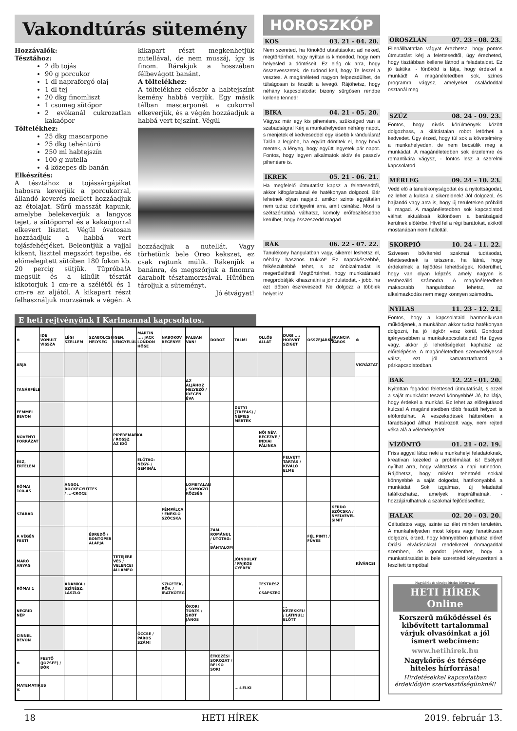Vakondtúrás sütemény
Hozzávalók:
Tésztához:
2 db tojás
90 g porcukor
1 dl napraforgó olaj
1 dl tej
20 dkg finomliszt
1 csomag sütőpor
2 evőkanál cukrozatlan kakaópor
Töltelékhez:
25 dkg mascarpone
25 dkg tehéntúró
250 ml habtejszín
100 g nutella
4 közepes db banán
Elkészítés:
A tésztához a tojássárgájákat habosra keverjük a porcukorral, állandó keverés mellett hozzáadjuk az étolajat. Sűrű masszát kapunk, amelybe belekeverjük a langyos tejet, a sütőporral és a kakaóporral elkevert lisztet. Végül óvatosan hozzáadjuk a habbá vert tojásfehérjéket. Beleöntjük a vajjal kikent, liszttel megszórt tepsibe, és előmelegített sütőben 180 fokon kb. 20 percig sütjük. Tűpróba!A megsült és a kihűlt tésztát kikotorjuk 1 cm-re a szélétől és 1 cm-re az aljától. A kikapart részt felhasználjuk morzsának a végén. A kikapart részt megkenhetjük nutellával, de nem muszáj, így is finom. Rárakjuk a hosszában félbevágott banánt.
A töltelékhez:
A töltelékhez először a habtejszínt kemény habbá verjük. Egy másik tálban mascarponét a cukorral elkeverjük, és a végén hozzáadjuk a habbá vert tejszínt. Végül
hozzáadjuk a nutellát. Vagy törhetünk bele Oreo kekszet, ez csak rajtunk múlik. Rákenjük a banánra, és megszórjuk a finomra darabolt tésztamorzsával. Hűtőben tároljuk a süteményt.
Jó étvágyat!
HOROSZKÓP
KOS 03. 21 - 04. 20.
Nem szereted, ha főnököd utasításokat ad neked, megtörténhet, hogy nyíltan is kimondod, hogy nem helyesled a döntéseit. Ez elég ok arra, hogy összevesszetek, de tudnod kell, hogy Te leszel a vesztes. A magánéleted nagyon felpezsdülhet, de túlságosan is feszült a levegő. Rájöhetsz, hogy néhány kapcsolatodat bizony sürgősen rendbe kellene tenned!
BIKA 04. 21 - 05. 20.
Vágysz már egy kis pihenésre, szükséged van a szabadságra! Kérj a munkahelyeden néhány napot, s menjetek el kedveseddel egy kisebb kirándulásra! Talán a legjobb, ha együtt döntitek el, hogy hová mentek, a lényeg, hogy együtt legyetek pár napot. Fontos, hogy legyen alkalmatok aktív és passzív pihenésre is.
IKREK 05. 21 - 06. 21.
Ha megfelelő útmutatást kapsz a felettesedtől, akkor kifogástalanul és hatékonyan dolgozol. Bár lehetnek olyan napjaid, amikor szinte egyáltalán nem tudsz odafigyelni arra, amit csinálsz. Most is szétszórtabbá válhatsz, komoly erőfeszítésedbe kerülhet, hogy összeszedd magad.
RÁK 06. 22 - 07. 22.
Tanulékony hangulatban vagy, sikerrel leshetsz el, néhány hasznos trükköt! Ez naprakészebbé, felkészültebbé tehet, s az önbizalmadat is megerősítheti! Megtörténhet, hogy munkatársaid megpróbálják kihasználni a jóindulatodat, - jobb, ha ezt időben észreveszed! Ne dolgozz a többiek helyet is!
E heti rejtvényünk I Karlmannal kapcsolatos.
| ✻ | IDE VONULT VISSZA | LÉGI SZELLEM | SZABOLCSI HELYSÉG | IGEN, LENGYELÜL | MARTIN ...: JACK LONDON HŐSE | NABOKOV REGÉNYE | FALBAN VAN! | DOBOZ | TALMI | OLLÓS ÁLLAT | DUGI ...; HORVÁT SZIGET | ÖSSZEJÁRKÁL | FRANCIA VÁROS | ✻ |
| ARJA | | | | | | | | | | | | | | VIGYÁZTAT |
| TANÁRFÉLE | | | | | | | AZ ALJÁHOZ HELYEZŐ / IDEGEN ÉVA | | | | | | | |
| FÉMMEL BEVON | | | | | | | | | DUTYI (TRÉFÁS) / NÉPIES MÉRTÉK | | | | | |
| NÖVÉNYI FORRÁZAT | | | | PIPEREMÁRKA / ROSSZ AZ IDŐ | | | | | | NŐI NÉV, BECÉZVE / INDIAI PÁLINKA | | | | |
| ÉSZ, ÉRTELEM | | | | | ELŐTAG: NÉGY- / GEMINÁL | | | | | | FELVETT TARTÁS / KIVÁLÓ ELME | | | |
| RÓMAI 100-AS | | ANGOL ROCKEGYÜTTES / ...-CROCE | | | | | LOMBTALAN / SOMOGYI KÖZSÉG | | | | | | | |
| SZÁRAD | | | | | | FÉMPÁLCA / ÉNEKLŐ SZÓCSKA | | | | | | | KÉRDŐ SZÓCSKA / NYELVÉVEL SIMÍT | |
| A VÉGÉN FEST! | | | ÉBREDŐ / BONTÓPER ALAPJA | | | | | ZÁM. ROMÁNUL / UTÓTAG: -BÁNTALOM | | | | FÉL PINT! / FÜVES | | |
| MARÓ ANYAG | | | | TETEJÉRE VÉS / VELENCEI ÁLLAMFŐ | | | | | JÓINDULAT / PAJKOS GYEREK | | | | | KÍVÁNCSI |
| RÓMAI 1 | | ÁDÁMKA / SZÍNÉSZ: LÁSZLÓ | | | | SZIGETEK, RÖV. / IRATKÖTEG | | | | TESTRÉSZ / CSAPSZEG | | | | |
| NEGRID NÉP | | | | | | | ÓKORI TÖRZS / SKÓT JÁNOS | | | | ... KEZEKKEL! / LATINUL: ELŐTT | | | |
| CINNEL BEVON | | | | | ÖCCSE / PÁROS SZÁM! | | | | | | | | | |
| ✻ | FESTŐ (JÓZSEF) / BÓR | | | | | | | ÉTKEZÉSI SOROZAT / BELSŐ SOR! | | | | | | |
| MATEMATIKUS V. | | | | | | | | | ...-LELKI | | | | | |
OROSZLÁN 07. 23 - 08. 23.
Ellenállhatatlan vágyat érezhetsz, hogy pontos útmutatást kérj a felettesedtől, úgy érezheted, hogy tisztábban kellene látnod a feladataidat. Ez jó taktika, - főnököd is látja, hogy érdekel a munkád! A magánéletedben sok, színes programra vágysz, amelyeket családoddal osztanál meg
SZŰZ 08. 24 - 09. 23.
Fontos, hogy nívós körülmények között dolgozhass, a kilátástalan robot letörheti a kedvedet. Úgy érzed, hogy túl sok a követelmény a munkahelyeden, de nem becsülik meg a munkádat. A magánéletedben sok érzelemre és romantikára vágysz, - fontos lesz a szerelmi kapcsolatod.
MÉRLEG 09. 24 - 10. 23.
Vedd elő a tanulékonyságodat és a nyitottságodat, ez lehet a kulcsa a sikereidnek! Jól dolgozol, és hajlandó vagy arra is, hogy új területeken próbáld ki magad. A magánéletedben sok kapcsolatod válhat aktuálissá, különösen a barátságaid kerülnek előtérbe. Hívd fel a régi barátokat, akikről mostanában nem hallottál.
SKORPIÓ 10. 24 - 11. 22.
Szívesen bővítenéd szakmai tudásodat, felettesednek is tetszene, ha látná, hogy érdekelnek a fejlődési lehetőségek. Kiderülhet, hogy van olyan képzés, amely nagyon is testhezálló számodra. A magánéletedben makacsabb hangulatban lehetsz, az alkalmazkodás nem megy könnyen számodra.
NYILAS 11. 23 - 12. 21.
Fontos, hogy a kapcsolataid harmonikusan működjenek, a munkában akkor tudsz hatékonyan dolgozni, ha jó légkör vesz körül. Gondozd igényesebben a munkakapcsolataidat! Ha ügyes vagy, akkor jó lehetőségeket kaphatsz az előrelépésre. A magánéletedben szenvedélyessé válsz, ezt jól kamatoztathatod a párkapcsolatodban.
BAK 12. 22 - 01. 20.
Nyitottan fogadod felettesed útmutatását, s ezzel a saját munkádat teszed könnyebbé! Jó, ha látja, hogy érdekel a munkád. Ez lehet az előrejutásod kulcsa! A magánéletedben több feszült helyzet is előfordulhat. A veszekedések hátterében a fáradtságod állhat! Határozott vagy, nem rejted véka alá a véleményedet.
VÍZÖNTŐ 01. 21 - 02. 19.
Friss aggyal látsz neki a munkahelyi feladatoknak, kreatívan kezeled a problémákat is! Esélyed nyílhat arra, hogy változtass a napi rutinodon. Rájöhetsz, hogy miként tehetnéd sokkal könnyebbé a saját dolgodat, hatékonyabbá a munkádat. Sok izgalmas, új feladattal találkozhatsz, amelyek inspirálhatnak, - hozzájárulhatnak a szakmai fejlődésedhez.
HALAK 02. 20 - 03. 20.
Céltudatos vagy, szinte az élet minden területén. A munkahelyeden most képes vagy fanatikusan dolgozni, érzed, hogy könnyebben juthatsz előre! Óriási elvárásokkal rendelkezel önmagaddal szemben, de gondot jelenthet, hogy a munkatársaidat is bele szeretnéd kényszeríteni a feszített tempóba!
Nagykőrös és térsége hiteles hírforrása!
HETI HÍREK Online
Korszerű működéssel és kibővített tartalommal várjuk olvasóinkat a jól ismert webcímen:
www.hetihirek.hu
Nagykőrös és térsége hiteles hírforrása!
Hirdetésekkel kapcsolatban érdeklődjön szerkesztőségünknél!
18 HETI HÍREK 2019. február 13.